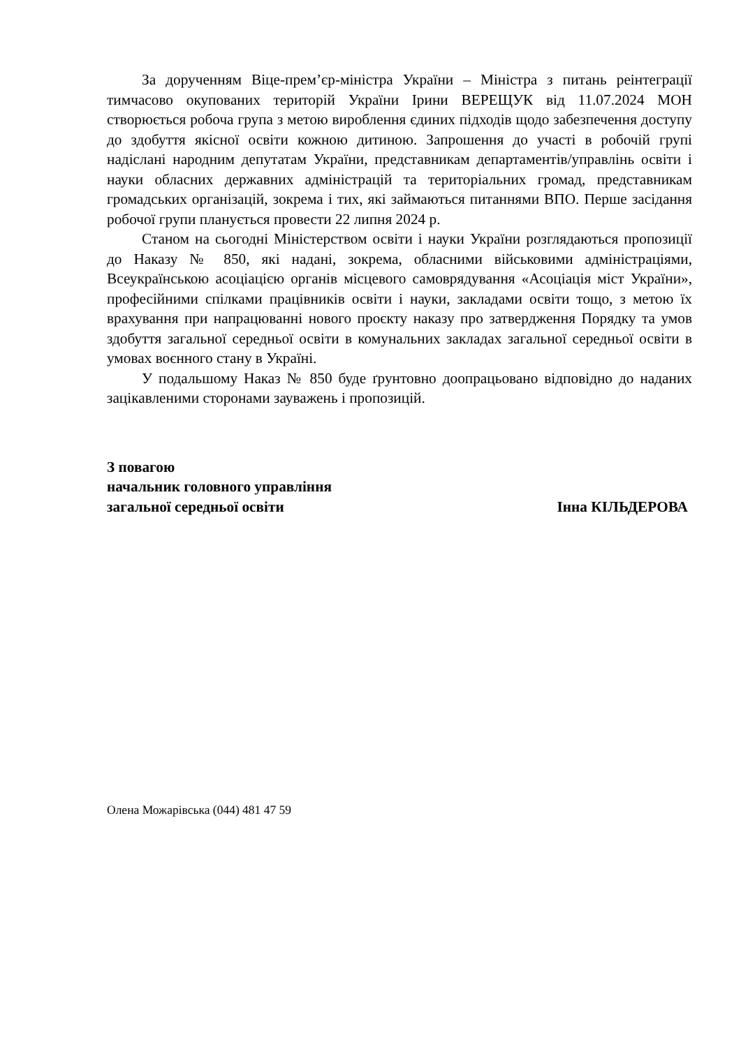За дорученням Віце-прем’єр-міністра України – Міністра з питань реінтеграції тимчасово окупованих територій України Ірини ВЕРЕЩУК від 11.07.2024 МОН створюється робоча група з метою вироблення єдиних підходів щодо забезпечення доступу до здобуття якісної освіти кожною дитиною. Запрошення до участі в робочій групі надіслані народним депутатам України, представникам департаментів/управлінь освіти і науки обласних державних адміністрацій та територіальних громад, представникам громадських організацій, зокрема і тих, які займаються питаннями ВПО. Перше засідання робочої групи планується провести 22 липня 2024 р.
Станом на сьогодні Міністерством освіти і науки України розглядаються пропозиції до Наказу № 850, які надані, зокрема, обласними військовими адміністраціями, Всеукраїнською асоціацією органів місцевого самоврядування «Асоціація міст України», професійними спілками працівників освіти і науки, закладами освіти тощо, з метою їх врахування при напрацюванні нового проєкту наказу про затвердження Порядку та умов здобуття загальної середньої освіти в комунальних закладах загальної середньої освіти в умовах воєнного стану в Україні.
У подальшому Наказ № 850 буде ґрунтовно доопрацьовано відповідно до наданих зацікавленими сторонами зауважень і пропозицій.
З повагою
начальник головного управління
загальної середньої освіти Інна КІЛЬДЕРОВА
Олена Можарівська (044) 481 47 59